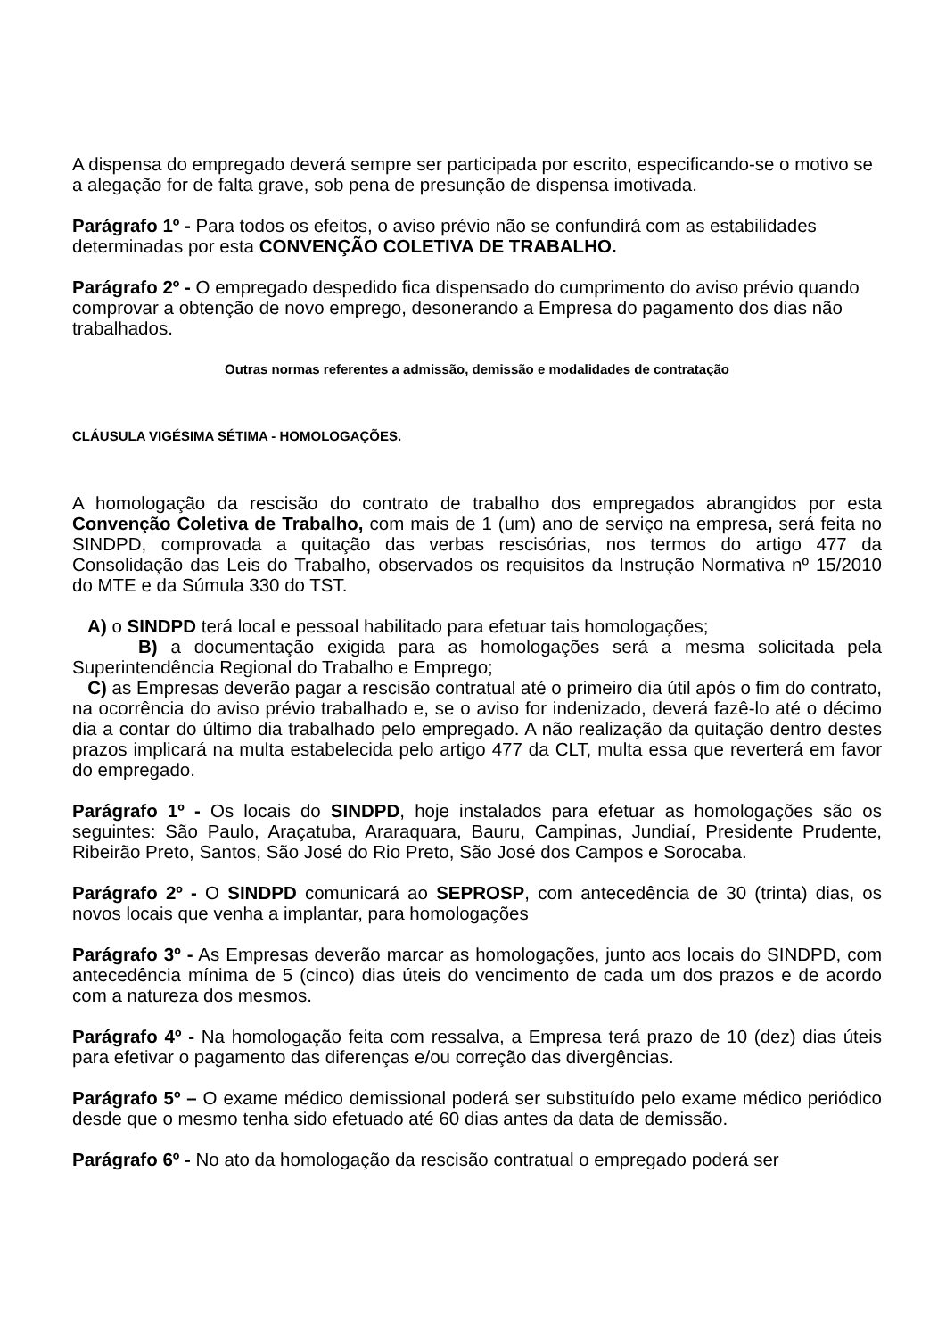A dispensa do empregado deverá sempre ser participada por escrito, especificando-se o motivo se a alegação for de falta grave, sob pena de presunção de dispensa imotivada.
Parágrafo 1º - Para todos os efeitos, o aviso prévio não se confundirá com as estabilidades determinadas por esta CONVENÇÃO COLETIVA DE TRABALHO.
Parágrafo 2º - O empregado despedido fica dispensado do cumprimento do aviso prévio quando comprovar a obtenção de novo emprego, desonerando a Empresa do pagamento dos dias não trabalhados.
Outras normas referentes a admissão, demissão e modalidades de contratação
CLÁUSULA VIGÉSIMA SÉTIMA - HOMOLOGAÇÕES.
A homologação da rescisão do contrato de trabalho dos empregados abrangidos por esta Convenção Coletiva de Trabalho, com mais de 1 (um) ano de serviço na empresa, será feita no SINDPD, comprovada a quitação das verbas rescisórias, nos termos do artigo 477 da Consolidação das Leis do Trabalho, observados os requisitos da Instrução Normativa nº 15/2010 do MTE e da Súmula 330 do TST.
A) o SINDPD terá local e pessoal habilitado para efetuar tais homologações;
B) a documentação exigida para as homologações será a mesma solicitada pela Superintendência Regional do Trabalho e Emprego;
C) as Empresas deverão pagar a rescisão contratual até o primeiro dia útil após o fim do contrato, na ocorrência do aviso prévio trabalhado e, se o aviso for indenizado, deverá fazê-lo até o décimo dia a contar do último dia trabalhado pelo empregado. A não realização da quitação dentro destes prazos implicará na multa estabelecida pelo artigo 477 da CLT, multa essa que reverterá em favor do empregado.
Parágrafo 1º - Os locais do SINDPD, hoje instalados para efetuar as homologações são os seguintes: São Paulo, Araçatuba, Araraquara, Bauru, Campinas, Jundiaí, Presidente Prudente, Ribeirão Preto, Santos, São José do Rio Preto, São José dos Campos e Sorocaba.
Parágrafo 2º - O SINDPD comunicará ao SEPROSP, com antecedência de 30 (trinta) dias, os novos locais que venha a implantar, para homologações
Parágrafo 3º - As Empresas deverão marcar as homologações, junto aos locais do SINDPD, com antecedência mínima de 5 (cinco) dias úteis do vencimento de cada um dos prazos e de acordo com a natureza dos mesmos.
Parágrafo 4º - Na homologação feita com ressalva, a Empresa terá prazo de 10 (dez) dias úteis para efetivar o pagamento das diferenças e/ou correção das divergências.
Parágrafo 5º – O exame médico demissional poderá ser substituído pelo exame médico periódico desde que o mesmo tenha sido efetuado até 60 dias antes da data de demissão.
Parágrafo 6º - No ato da homologação da rescisão contratual o empregado poderá ser